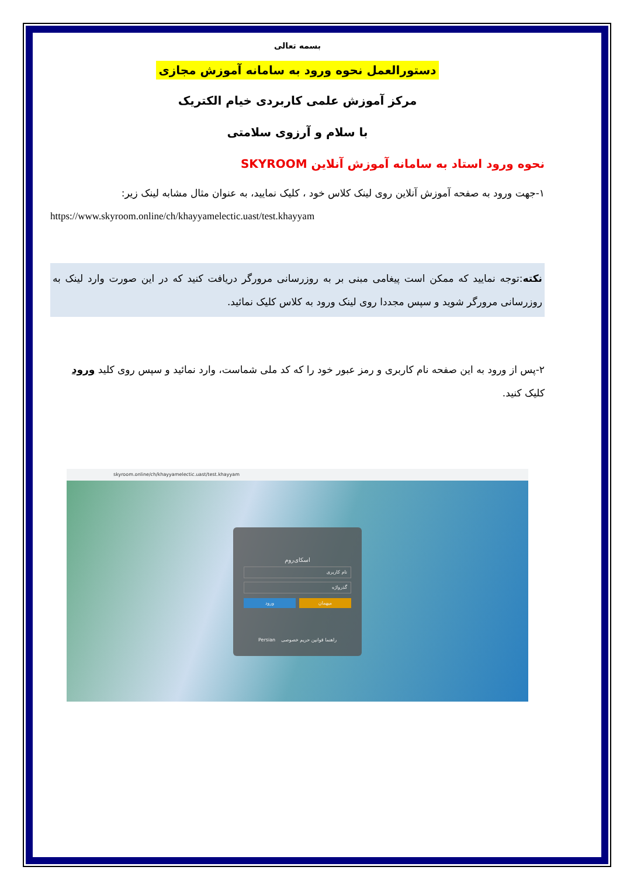بسمه تعالی
دستورالعمل نحوه ورود به سامانه آموزش مجازی
مرکز آموزش علمی کاربردی خیام الکتریک
با سلام و آرزوی سلامتی
نحوه ورود استاد به سامانه آموزش آنلاین SKYROOM
۱-جهت ورود به صفحه آموزش آنلاین روی لینک کلاس خود ، کلیک نمایید، به عنوان مثال مشابه لینک زیر:
https://www.skyroom.online/ch/khayyamelectic.uast/test.khayyam
نکته:توجه نمایید که ممکن است پیغامی مبنی بر به روزرسانی مرورگر دریافت کنید که در این صورت وارد لینک به روزرسانی مرورگر شوید و سپس مجددا روی لینک ورود به کلاس کلیک نمائید.
۲-پس از ورود به این صفحه نام کاربری و رمز عبور خود را که کد ملی شماست، وارد نمائید و سپس روی کلید ورود کلیک کنید.
skyroom.online/ch/khayyamelectic.uast/test.khayyam
اسکای‌روم
نام کاربری
گذرواژه
میهمان ورود
راهنما قوانین حریم خصوصی Persian